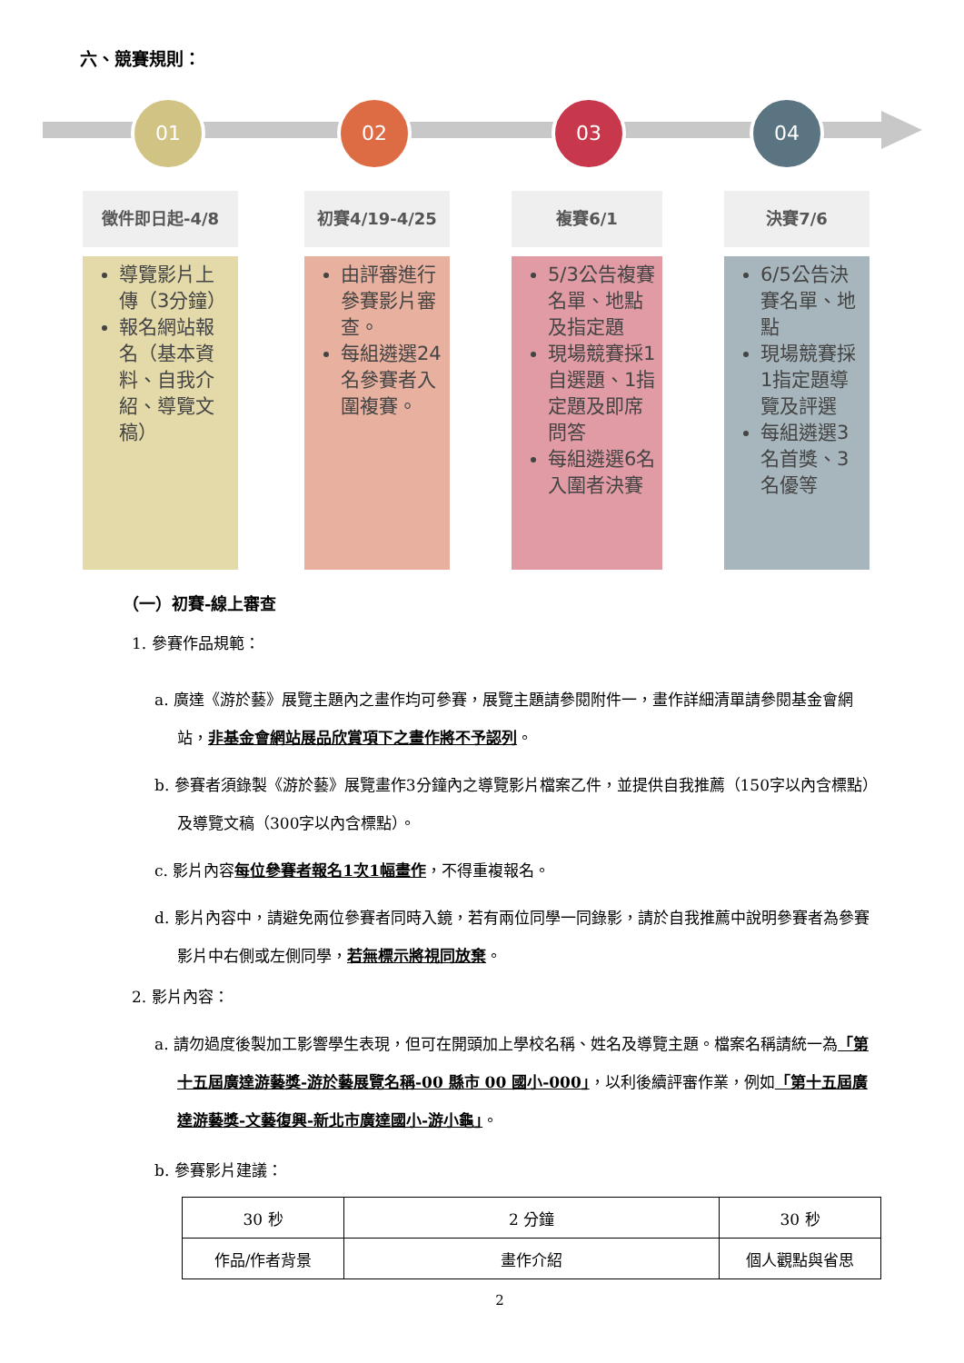六、競賽規則：
01 02 03 04
徵件即日起-4/8
導覽影片上傳（3分鐘）
報名網站報名（基本資料、自我介紹、導覽文稿）
初賽4/19-4/25
由評審進行參賽影片審查。
每組遴選24名參賽者入圍複賽。
複賽6/1
5/3公告複賽名單、地點及指定題
現場競賽採1自選題、1指定題及即席問答
每組遴選6名入圍者決賽
決賽7/6
6/5公告決賽名單、地點
現場競賽採1指定題導覽及評選
每組遴選3名首獎、3名優等
（一）初賽-線上審查
1. 參賽作品規範：
a. 廣達《游於藝》展覽主題內之畫作均可參賽，展覽主題請參閱附件一，畫作詳細清單請參閱基金會網站，非基金會網站展品欣賞項下之畫作將不予認列。
b. 參賽者須錄製《游於藝》展覽畫作3分鐘內之導覽影片檔案乙件，並提供自我推薦（150字以內含標點）及導覽文稿（300字以內含標點）。
c. 影片內容每位參賽者報名1次1幅畫作，不得重複報名。
d. 影片內容中，請避免兩位參賽者同時入鏡，若有兩位同學一同錄影，請於自我推薦中說明參賽者為參賽影片中右側或左側同學，若無標示將視同放棄。
2. 影片內容：
a. 請勿過度後製加工影響學生表現，但可在開頭加上學校名稱、姓名及導覽主題。檔案名稱請統一為「第十五屆廣達游藝獎-游於藝展覽名稱-00 縣市 00 國小-000」，以利後續評審作業，例如「第十五屆廣達游藝獎-文藝復興-新北市廣達國小-游小龜」。
b. 參賽影片建議：
| 30 秒 | 2 分鐘 | 30 秒 |
| 作品/作者背景 | 畫作介紹 | 個人觀點與省思 |
2